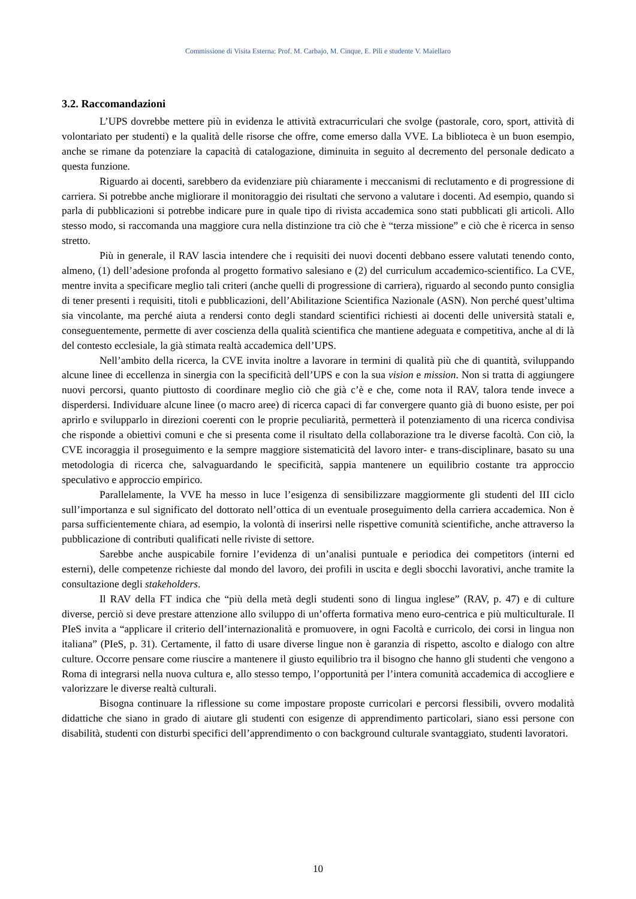Commissione di Visita Esterna: Prof. M. Carbajo, M. Cinque, E. Pili e studente V. Maiellaro
3.2. Raccomandazioni
L’UPS dovrebbe mettere più in evidenza le attività extracurriculari che svolge (pastorale, coro, sport, attività di volontariato per studenti) e la qualità delle risorse che offre, come emerso dalla VVE. La biblioteca è un buon esempio, anche se rimane da potenziare la capacità di catalogazione, diminuita in seguito al decremento del personale dedicato a questa funzione.
Riguardo ai docenti, sarebbero da evidenziare più chiaramente i meccanismi di reclutamento e di progressione di carriera. Si potrebbe anche migliorare il monitoraggio dei risultati che servono a valutare i docenti. Ad esempio, quando si parla di pubblicazioni si potrebbe indicare pure in quale tipo di rivista accademica sono stati pubblicati gli articoli. Allo stesso modo, si raccomanda una maggiore cura nella distinzione tra ciò che è “terza missione” e ciò che è ricerca in senso stretto.
Più in generale, il RAV lascia intendere che i requisiti dei nuovi docenti debbano essere valutati tenendo conto, almeno, (1) dell’adesione profonda al progetto formativo salesiano e (2) del curriculum accademico-scientifico. La CVE, mentre invita a specificare meglio tali criteri (anche quelli di progressione di carriera), riguardo al secondo punto consiglia di tener presenti i requisiti, titoli e pubblicazioni, dell’Abilitazione Scientifica Nazionale (ASN). Non perché quest’ultima sia vincolante, ma perché aiuta a rendersi conto degli standard scientifici richiesti ai docenti delle università statali e, conseguentemente, permette di aver coscienza della qualità scientifica che mantiene adeguata e competitiva, anche al di là del contesto ecclesiale, la già stimata realtà accademica dell’UPS.
Nell’ambito della ricerca, la CVE invita inoltre a lavorare in termini di qualità più che di quantità, sviluppando alcune linee di eccellenza in sinergia con la specificità dell’UPS e con la sua vision e mission. Non si tratta di aggiungere nuovi percorsi, quanto piuttosto di coordinare meglio ciò che già c’è e che, come nota il RAV, talora tende invece a disperdersi. Individuare alcune linee (o macro aree) di ricerca capaci di far convergere quanto già di buono esiste, per poi aprirlo e svilupparlo in direzioni coerenti con le proprie peculiarità, permetterà il potenziamento di una ricerca condivisa che risponde a obiettivi comuni e che si presenta come il risultato della collaborazione tra le diverse facoltà. Con ciò, la CVE incoraggia il proseguimento e la sempre maggiore sistematicità del lavoro inter- e trans-disciplinare, basato su una metodologia di ricerca che, salvaguardando le specificità, sappia mantenere un equilibrio costante tra approccio speculativo e approccio empirico.
Parallelamente, la VVE ha messo in luce l’esigenza di sensibilizzare maggiormente gli studenti del III ciclo sull’importanza e sul significato del dottorato nell’ottica di un eventuale proseguimento della carriera accademica. Non è parsa sufficientemente chiara, ad esempio, la volontà di inserirsi nelle rispettive comunità scientifiche, anche attraverso la pubblicazione di contributi qualificati nelle riviste di settore.
Sarebbe anche auspicabile fornire l’evidenza di un’analisi puntuale e periodica dei competitors (interni ed esterni), delle competenze richieste dal mondo del lavoro, dei profili in uscita e degli sbocchi lavorativi, anche tramite la consultazione degli stakeholders.
Il RAV della FT indica che “più della metà degli studenti sono di lingua inglese” (RAV, p. 47) e di culture diverse, perciò si deve prestare attenzione allo sviluppo di un’offerta formativa meno euro-centrica e più multiculturale. Il PIeS invita a “applicare il criterio dell’internazionalità e promuovere, in ogni Facoltà e curricolo, dei corsi in lingua non italiana” (PIeS, p. 31). Certamente, il fatto di usare diverse lingue non è garanzia di rispetto, ascolto e dialogo con altre culture. Occorre pensare come riuscire a mantenere il giusto equilibrio tra il bisogno che hanno gli studenti che vengono a Roma di integrarsi nella nuova cultura e, allo stesso tempo, l’opportunità per l’intera comunità accademica di accogliere e valorizzare le diverse realtà culturali.
Bisogna continuare la riflessione su come impostare proposte curricolari e percorsi flessibili, ovvero modalità didattiche che siano in grado di aiutare gli studenti con esigenze di apprendimento particolari, siano essi persone con disabilità, studenti con disturbi specifici dell’apprendimento o con background culturale svantaggiato, studenti lavoratori.
10